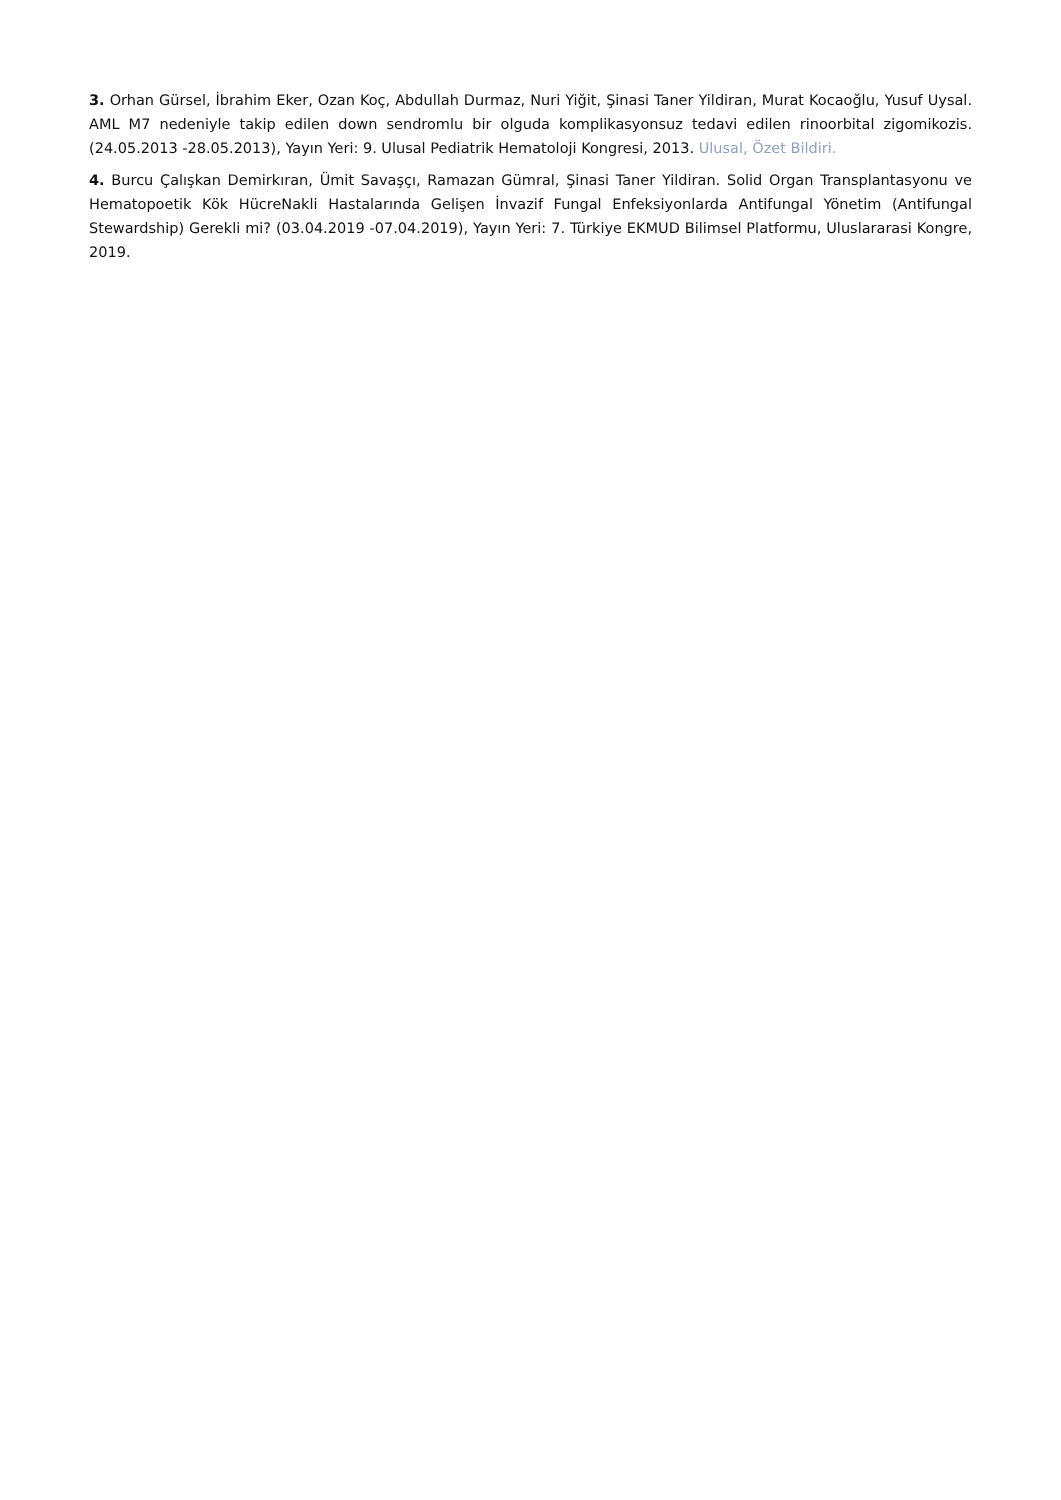3. Orhan Gürsel, İbrahim Eker, Ozan Koç, Abdullah Durmaz, Nuri Yiğit, Şinasi Taner Yildiran, Murat Kocaoğlu, Yusuf Uysal. AML M7 nedeniyle takip edilen down sendromlu bir olguda komplikasyonsuz tedavi edilen rinoorbital zigomikozis. (24.05.2013 -28.05.2013), Yayın Yeri: 9. Ulusal Pediatrik Hematoloji Kongresi, 2013. Ulusal, Özet Bildiri.
4. Burcu Çalışkan Demirkıran, Ümit Savaşçı, Ramazan Gümral, Şinasi Taner Yildiran. Solid Organ Transplantasyonu ve Hematopoetik Kök HücreNakli Hastalarında Gelişen İnvazif Fungal Enfeksiyonlarda Antifungal Yönetim (Antifungal Stewardship) Gerekli mi? (03.04.2019 -07.04.2019), Yayın Yeri: 7. Türkiye EKMUD Bilimsel Platformu, Uluslararasi Kongre, 2019.